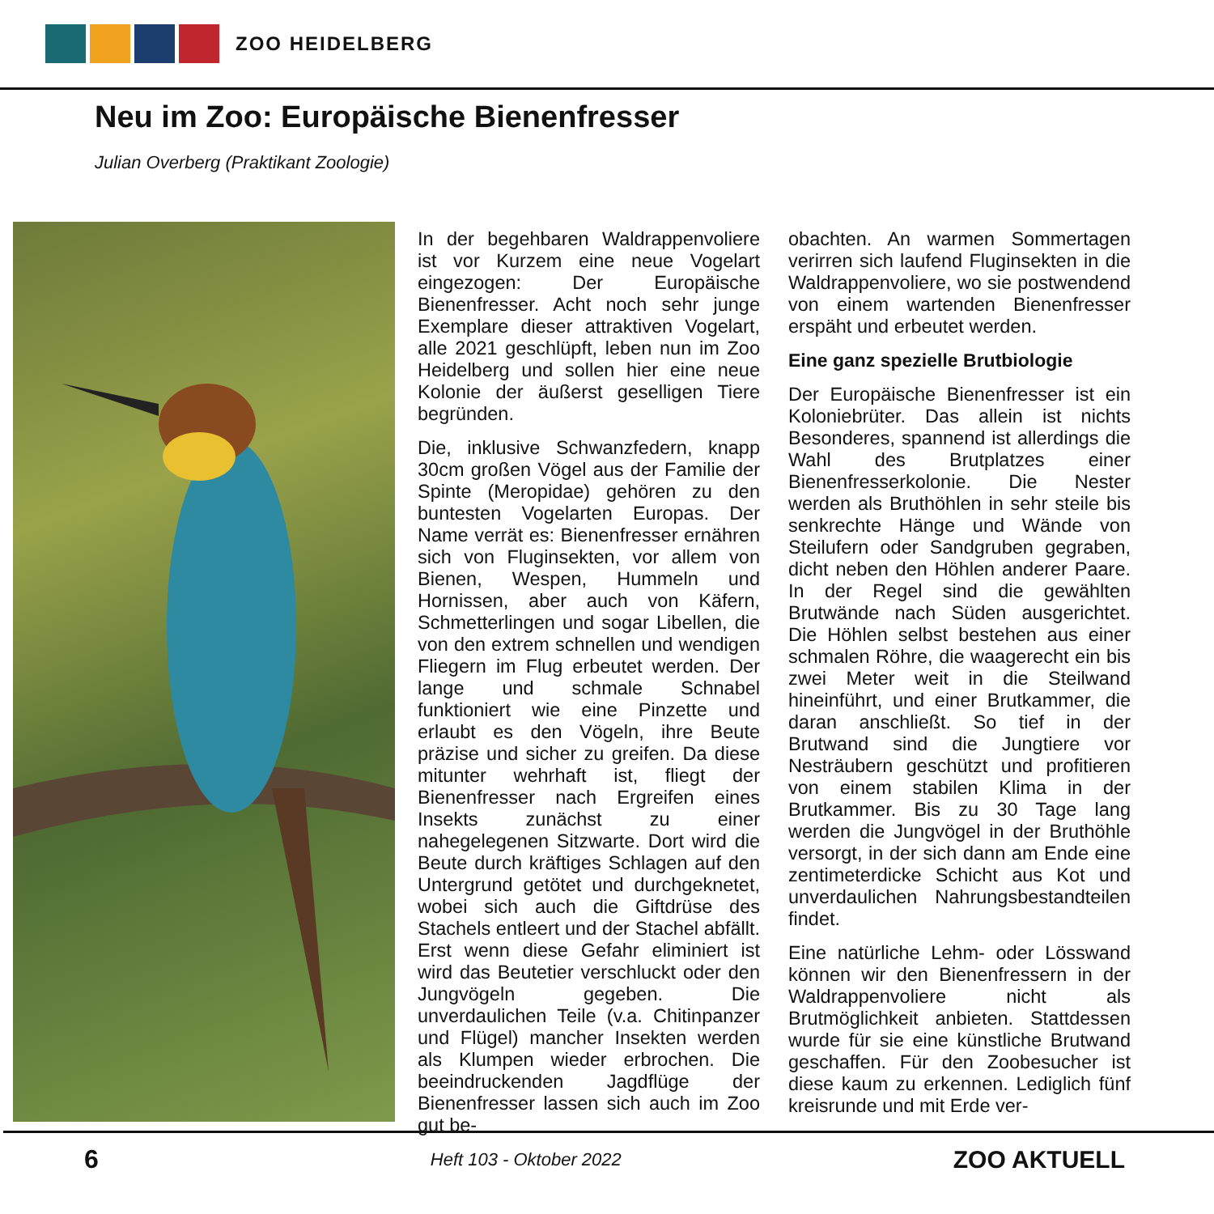ZOO HEIDELBERG
Neu im Zoo: Europäische Bienenfresser
Julian Overberg (Praktikant Zoologie)
In der begehbaren Waldrappenvoliere ist vor Kurzem eine neue Vogelart eingezogen: Der Europäische Bienenfresser. Acht noch sehr junge Exemplare dieser attraktiven Vogelart, alle 2021 geschlüpft, leben nun im Zoo Heidelberg und sollen hier eine neue Kolonie der äußerst geselligen Tiere begründen.
Die, inklusive Schwanzfedern, knapp 30cm großen Vögel aus der Familie der Spinte (Meropidae) gehören zu den buntesten Vogelarten Europas. Der Name verrät es: Bienenfresser ernähren sich von Fluginsekten, vor allem von Bienen, Wespen, Hummeln und Hornissen, aber auch von Käfern, Schmetterlingen und sogar Libellen, die von den extrem schnellen und wendigen Fliegern im Flug erbeutet werden. Der lange und schmale Schnabel funktioniert wie eine Pinzette und erlaubt es den Vögeln, ihre Beute präzise und sicher zu greifen. Da diese mitunter wehrhaft ist, fliegt der Bienenfresser nach Ergreifen eines Insekts zunächst zu einer nahegelegenen Sitzwarte. Dort wird die Beute durch kräftiges Schlagen auf den Untergrund getötet und durchgeknetet, wobei sich auch die Giftdrüse des Stachels entleert und der Stachel abfällt. Erst wenn diese Gefahr eliminiert ist wird das Beutetier verschluckt oder den Jungvögeln gegeben. Die unverdaulichen Teile (v.a. Chitinpanzer und Flügel) mancher Insekten werden als Klumpen wieder erbrochen. Die beeindruckenden Jagdflüge der Bienenfresser lassen sich auch im Zoo gut be-
obachten. An warmen Sommertagen verirren sich laufend Fluginsekten in die Waldrappenvoliere, wo sie postwendend von einem wartenden Bienenfresser erspäht und erbeutet werden.
Eine ganz spezielle Brutbiologie
Der Europäische Bienenfresser ist ein Koloniebrüter. Das allein ist nichts Besonderes, spannend ist allerdings die Wahl des Brutplatzes einer Bienenfresserkolonie. Die Nester werden als Bruthöhlen in sehr steile bis senkrechte Hänge und Wände von Steilufern oder Sandgruben gegraben, dicht neben den Höhlen anderer Paare. In der Regel sind die gewählten Brutwände nach Süden ausgerichtet. Die Höhlen selbst bestehen aus einer schmalen Röhre, die waagerecht ein bis zwei Meter weit in die Steilwand hineinführt, und einer Brutkammer, die daran anschließt. So tief in der Brutwand sind die Jungtiere vor Nesträubern geschützt und profitieren von einem stabilen Klima in der Brutkammer. Bis zu 30 Tage lang werden die Jungvögel in der Bruthöhle versorgt, in der sich dann am Ende eine zentimeterdicke Schicht aus Kot und unverdaulichen Nahrungsbestandteilen findet.
Eine natürliche Lehm- oder Lösswand können wir den Bienenfressern in der Waldrappenvoliere nicht als Brutmöglichkeit anbieten. Stattdessen wurde für sie eine künstliche Brutwand geschaffen. Für den Zoobesucher ist diese kaum zu erkennen. Lediglich fünf kreisrunde und mit Erde ver-
6 Heft 103 - Oktober 2022 ZOO AKTUELL